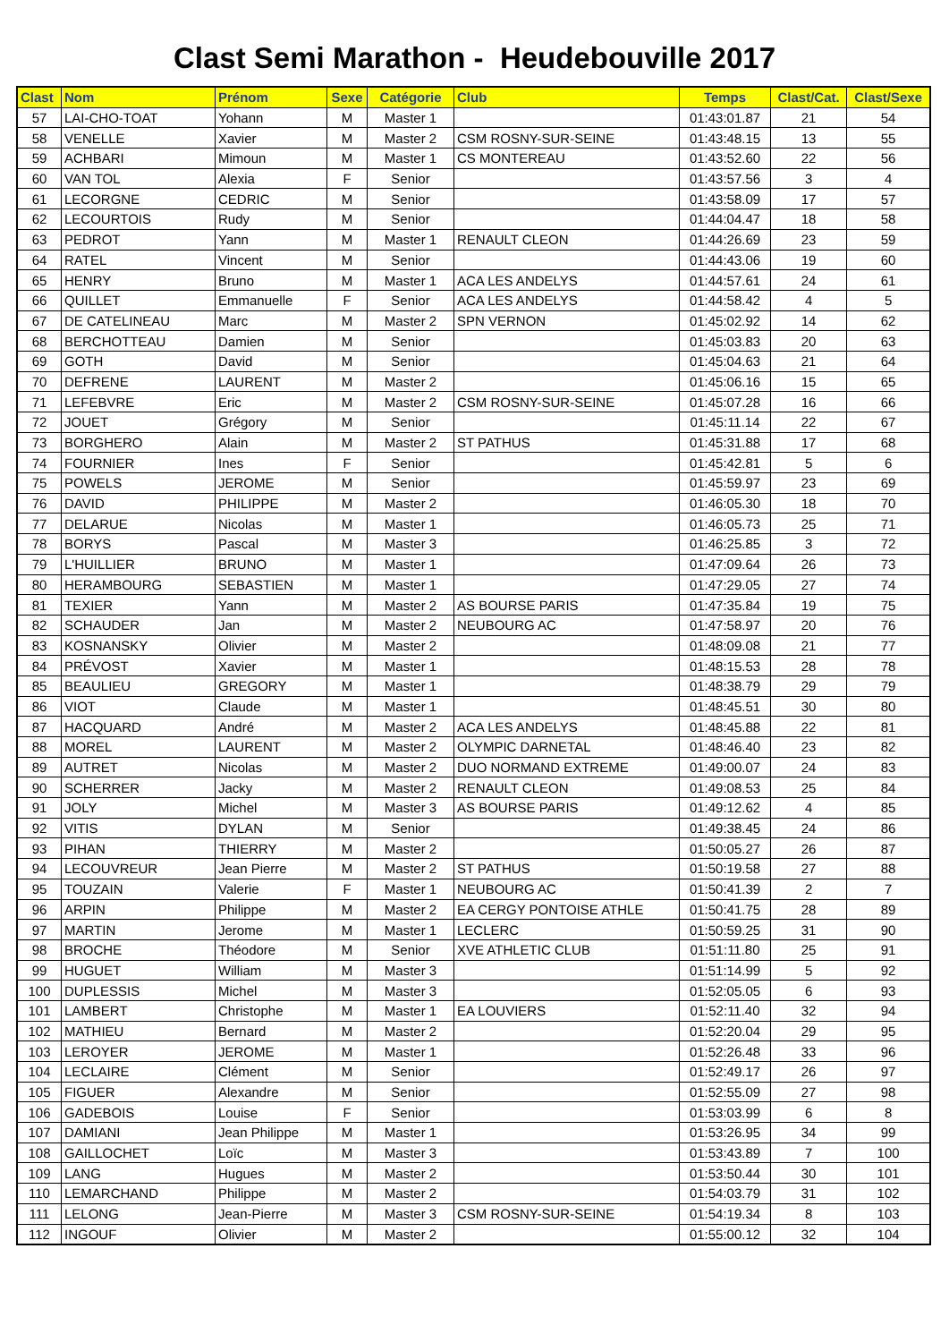Clast Semi Marathon - Heudebouville 2017
| Clast | Nom | Prénom | Sexe | Catégorie | Club | Temps | Clast/Cat. | Clast/Sexe |
| --- | --- | --- | --- | --- | --- | --- | --- | --- |
| 57 | LAI-CHO-TOAT | Yohann | M | Master 1 | | 01:43:01.87 | 21 | 54 |
| 58 | VENELLE | Xavier | M | Master 2 | CSM ROSNY-SUR-SEINE | 01:43:48.15 | 13 | 55 |
| 59 | ACHBARI | Mimoun | M | Master 1 | CS MONTEREAU | 01:43:52.60 | 22 | 56 |
| 60 | VAN TOL | Alexia | F | Senior | | 01:43:57.56 | 3 | 4 |
| 61 | LECORGNE | CEDRIC | M | Senior | | 01:43:58.09 | 17 | 57 |
| 62 | LECOURTOIS | Rudy | M | Senior | | 01:44:04.47 | 18 | 58 |
| 63 | PEDROT | Yann | M | Master 1 | RENAULT CLEON | 01:44:26.69 | 23 | 59 |
| 64 | RATEL | Vincent | M | Senior | | 01:44:43.06 | 19 | 60 |
| 65 | HENRY | Bruno | M | Master 1 | ACA LES ANDELYS | 01:44:57.61 | 24 | 61 |
| 66 | QUILLET | Emmanuelle | F | Senior | ACA LES ANDELYS | 01:44:58.42 | 4 | 5 |
| 67 | DE CATELINEAU | Marc | M | Master 2 | SPN VERNON | 01:45:02.92 | 14 | 62 |
| 68 | BERCHOTTEAU | Damien | M | Senior | | 01:45:03.83 | 20 | 63 |
| 69 | GOTH | David | M | Senior | | 01:45:04.63 | 21 | 64 |
| 70 | DEFRENE | LAURENT | M | Master 2 | | 01:45:06.16 | 15 | 65 |
| 71 | LEFEBVRE | Eric | M | Master 2 | CSM ROSNY-SUR-SEINE | 01:45:07.28 | 16 | 66 |
| 72 | JOUET | Grégory | M | Senior | | 01:45:11.14 | 22 | 67 |
| 73 | BORGHERO | Alain | M | Master 2 | ST PATHUS | 01:45:31.88 | 17 | 68 |
| 74 | FOURNIER | Ines | F | Senior | | 01:45:42.81 | 5 | 6 |
| 75 | POWELS | JEROME | M | Senior | | 01:45:59.97 | 23 | 69 |
| 76 | DAVID | PHILIPPE | M | Master 2 | | 01:46:05.30 | 18 | 70 |
| 77 | DELARUE | Nicolas | M | Master 1 | | 01:46:05.73 | 25 | 71 |
| 78 | BORYS | Pascal | M | Master 3 | | 01:46:25.85 | 3 | 72 |
| 79 | L'HUILLIER | BRUNO | M | Master 1 | | 01:47:09.64 | 26 | 73 |
| 80 | HERAMBOURG | SEBASTIEN | M | Master 1 | | 01:47:29.05 | 27 | 74 |
| 81 | TEXIER | Yann | M | Master 2 | AS BOURSE PARIS | 01:47:35.84 | 19 | 75 |
| 82 | SCHAUDER | Jan | M | Master 2 | NEUBOURG AC | 01:47:58.97 | 20 | 76 |
| 83 | KOSNANSKY | Olivier | M | Master 2 | | 01:48:09.08 | 21 | 77 |
| 84 | PRÉVOST | Xavier | M | Master 1 | | 01:48:15.53 | 28 | 78 |
| 85 | BEAULIEU | GREGORY | M | Master 1 | | 01:48:38.79 | 29 | 79 |
| 86 | VIOT | Claude | M | Master 1 | | 01:48:45.51 | 30 | 80 |
| 87 | HACQUARD | André | M | Master 2 | ACA LES ANDELYS | 01:48:45.88 | 22 | 81 |
| 88 | MOREL | LAURENT | M | Master 2 | OLYMPIC DARNETAL | 01:48:46.40 | 23 | 82 |
| 89 | AUTRET | Nicolas | M | Master 2 | DUO NORMAND EXTREME | 01:49:00.07 | 24 | 83 |
| 90 | SCHERRER | Jacky | M | Master 2 | RENAULT CLEON | 01:49:08.53 | 25 | 84 |
| 91 | JOLY | Michel | M | Master 3 | AS BOURSE PARIS | 01:49:12.62 | 4 | 85 |
| 92 | VITIS | DYLAN | M | Senior | | 01:49:38.45 | 24 | 86 |
| 93 | PIHAN | THIERRY | M | Master 2 | | 01:50:05.27 | 26 | 87 |
| 94 | LECOUVREUR | Jean Pierre | M | Master 2 | ST PATHUS | 01:50:19.58 | 27 | 88 |
| 95 | TOUZAIN | Valerie | F | Master 1 | NEUBOURG AC | 01:50:41.39 | 2 | 7 |
| 96 | ARPIN | Philippe | M | Master 2 | EA CERGY PONTOISE ATHLE | 01:50:41.75 | 28 | 89 |
| 97 | MARTIN | Jerome | M | Master 1 | LECLERC | 01:50:59.25 | 31 | 90 |
| 98 | BROCHE | Théodore | M | Senior | XVE ATHLETIC CLUB | 01:51:11.80 | 25 | 91 |
| 99 | HUGUET | William | M | Master 3 | | 01:51:14.99 | 5 | 92 |
| 100 | DUPLESSIS | Michel | M | Master 3 | | 01:52:05.05 | 6 | 93 |
| 101 | LAMBERT | Christophe | M | Master 1 | EA LOUVIERS | 01:52:11.40 | 32 | 94 |
| 102 | MATHIEU | Bernard | M | Master 2 | | 01:52:20.04 | 29 | 95 |
| 103 | LEROYER | JEROME | M | Master 1 | | 01:52:26.48 | 33 | 96 |
| 104 | LECLAIRE | Clément | M | Senior | | 01:52:49.17 | 26 | 97 |
| 105 | FIGUER | Alexandre | M | Senior | | 01:52:55.09 | 27 | 98 |
| 106 | GADEBOIS | Louise | F | Senior | | 01:53:03.99 | 6 | 8 |
| 107 | DAMIANI | Jean Philippe | M | Master 1 | | 01:53:26.95 | 34 | 99 |
| 108 | GAILLOCHET | Loïc | M | Master 3 | | 01:53:43.89 | 7 | 100 |
| 109 | LANG | Hugues | M | Master 2 | | 01:53:50.44 | 30 | 101 |
| 110 | LEMARCHAND | Philippe | M | Master 2 | | 01:54:03.79 | 31 | 102 |
| 111 | LELONG | Jean-Pierre | M | Master 3 | CSM ROSNY-SUR-SEINE | 01:54:19.34 | 8 | 103 |
| 112 | INGOUF | Olivier | M | Master 2 | | 01:55:00.12 | 32 | 104 |